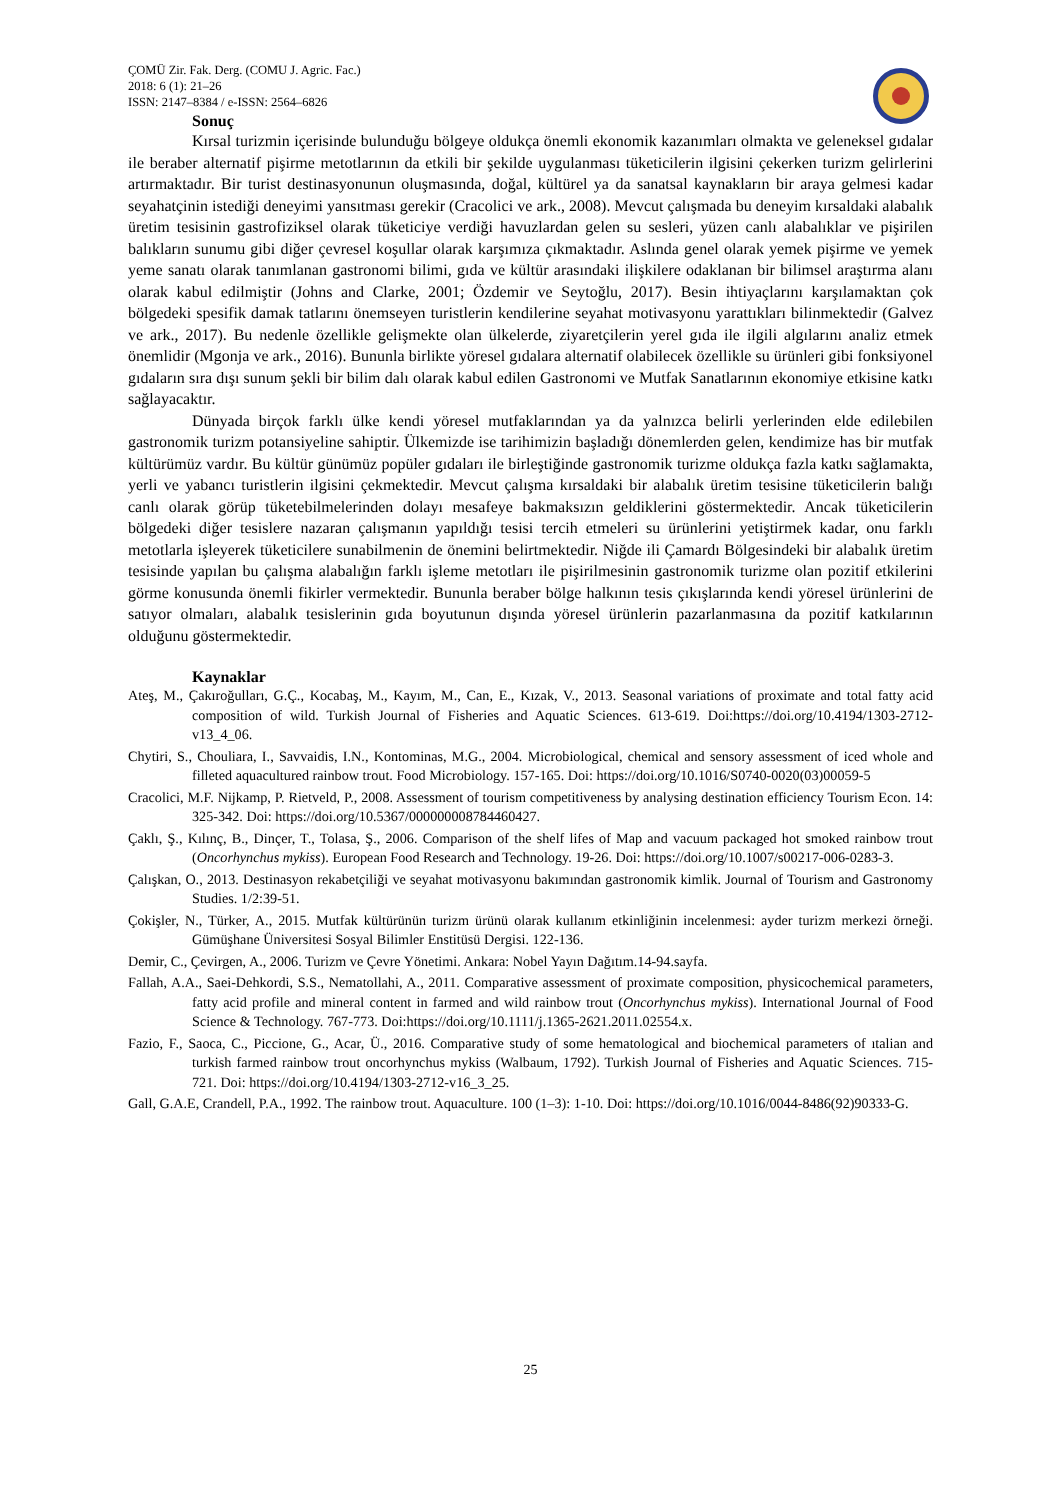ÇOMÜ Zir. Fak. Derg. (COMU J. Agric. Fac.)
2018: 6 (1): 21–26
ISSN: 2147–8384 / e-ISSN: 2564–6826
Sonuç
Kırsal turizmin içerisinde bulunduğu bölgeye oldukça önemli ekonomik kazanımları olmakta ve geleneksel gıdalar ile beraber alternatif pişirme metotlarının da etkili bir şekilde uygulanması tüketicilerin ilgisini çekerken turizm gelirlerini artırmaktadır. Bir turist destinasyonunun oluşmasında, doğal, kültürel ya da sanatsal kaynakların bir araya gelmesi kadar seyahatçinin istediği deneyimi yansıtması gerekir (Cracolici ve ark., 2008). Mevcut çalışmada bu deneyim kırsaldaki alabalık üretim tesisinin gastrofiziksel olarak tüketiciye verdiği havuzlardan gelen su sesleri, yüzen canlı alabalıklar ve pişirilen balıkların sunumu gibi diğer çevresel koşullar olarak karşımıza çıkmaktadır. Aslında genel olarak yemek pişirme ve yemek yeme sanatı olarak tanımlanan gastronomi bilimi, gıda ve kültür arasındaki ilişkilere odaklanan bir bilimsel araştırma alanı olarak kabul edilmiştir (Johns and Clarke, 2001; Özdemir ve Seytoğlu, 2017). Besin ihtiyaçlarını karşılamaktan çok bölgedeki spesifik damak tatlarını önemseyen turistlerin kendilerine seyahat motivasyonu yarattıkları bilinmektedir (Galvez ve ark., 2017). Bu nedenle özellikle gelişmekte olan ülkelerde, ziyaretçilerin yerel gıda ile ilgili algılarını analiz etmek önemlidir (Mgonja ve ark., 2016). Bununla birlikte yöresel gıdalara alternatif olabilecek özellikle su ürünleri gibi fonksiyonel gıdaların sıra dışı sunum şekli bir bilim dalı olarak kabul edilen Gastronomi ve Mutfak Sanatlarının ekonomiye etkisine katkı sağlayacaktır.
Dünyada birçok farklı ülke kendi yöresel mutfaklarından ya da yalnızca belirli yerlerinden elde edilebilen gastronomik turizm potansiyeline sahiptir. Ülkemizde ise tarihimizin başladığı dönemlerden gelen, kendimize has bir mutfak kültürümüz vardır. Bu kültür günümüz popüler gıdaları ile birleştiğinde gastronomik turizme oldukça fazla katkı sağlamakta, yerli ve yabancı turistlerin ilgisini çekmektedir. Mevcut çalışma kırsaldaki bir alabalık üretim tesisine tüketicilerin balığı canlı olarak görüp tüketebilmelerinden dolayı mesafeye bakmaksızın geldiklerini göstermektedir. Ancak tüketicilerin bölgedeki diğer tesislere nazaran çalışmanın yapıldığı tesisi tercih etmeleri su ürünlerini yetiştirmek kadar, onu farklı metotlarla işleyerek tüketicilere sunabilmenin de önemini belirtmektedir. Niğde ili Çamardı Bölgesindeki bir alabalık üretim tesisinde yapılan bu çalışma alabalığın farklı işleme metotları ile pişirilmesinin gastronomik turizme olan pozitif etkilerini görme konusunda önemli fikirler vermektedir. Bununla beraber bölge halkının tesis çıkışlarında kendi yöresel ürünlerini de satıyor olmaları, alabalık tesislerinin gıda boyutunun dışında yöresel ürünlerin pazarlanmasına da pozitif katkılarının olduğunu göstermektedir.
Kaynaklar
Ateş, M., Çakıroğulları, G.Ç., Kocabaş, M., Kayım, M., Can, E., Kızak, V., 2013. Seasonal variations of proximate and total fatty acid composition of wild. Turkish Journal of Fisheries and Aquatic Sciences. 613-619. Doi:https://doi.org/10.4194/1303-2712-v13_4_06.
Chytiri, S., Chouliara, I., Savvaidis, I.N., Kontominas, M.G., 2004. Microbiological, chemical and sensory assessment of iced whole and filleted aquacultured rainbow trout. Food Microbiology. 157-165. Doi: https://doi.org/10.1016/S0740-0020(03)00059-5
Cracolici, M.F. Nijkamp, P. Rietveld, P., 2008. Assessment of tourism competitiveness by analysing destination efficiency Tourism Econ. 14: 325-342. Doi: https://doi.org/10.5367/000000008784460427.
Çaklı, Ş., Kılınç, B., Dinçer, T., Tolasa, Ş., 2006. Comparison of the shelf lifes of Map and vacuum packaged hot smoked rainbow trout (Oncorhynchus mykiss). European Food Research and Technology. 19-26. Doi: https://doi.org/10.1007/s00217-006-0283-3.
Çalışkan, O., 2013. Destinasyon rekabetçiliği ve seyahat motivasyonu bakımından gastronomik kimlik. Journal of Tourism and Gastronomy Studies. 1/2:39-51.
Çokişler, N., Türker, A., 2015. Mutfak kültürünün turizm ürünü olarak kullanım etkinliğinin incelenmesi: ayder turizm merkezi örneği. Gümüşhane Üniversitesi Sosyal Bilimler Enstitüsü Dergisi. 122-136.
Demir, C., Çevirgen, A., 2006. Turizm ve Çevre Yönetimi. Ankara: Nobel Yayın Dağıtım.14-94.sayfa.
Fallah, A.A., Saei-Dehkordi, S.S., Nematollahi, A., 2011. Comparative assessment of proximate composition, physicochemical parameters, fatty acid profile and mineral content in farmed and wild rainbow trout (Oncorhynchus mykiss). International Journal of Food Science & Technology. 767-773. Doi:https://doi.org/10.1111/j.1365-2621.2011.02554.x.
Fazio, F., Saoca, C., Piccione, G., Acar, Ü., 2016. Comparative study of some hematological and biochemical parameters of ıtalian and turkish farmed rainbow trout oncorhynchus mykiss (Walbaum, 1792). Turkish Journal of Fisheries and Aquatic Sciences. 715-721. Doi: https://doi.org/10.4194/1303-2712-v16_3_25.
Gall, G.A.E, Crandell, P.A., 1992. The rainbow trout. Aquaculture. 100 (1–3): 1-10. Doi: https://doi.org/10.1016/0044-8486(92)90333-G.
25